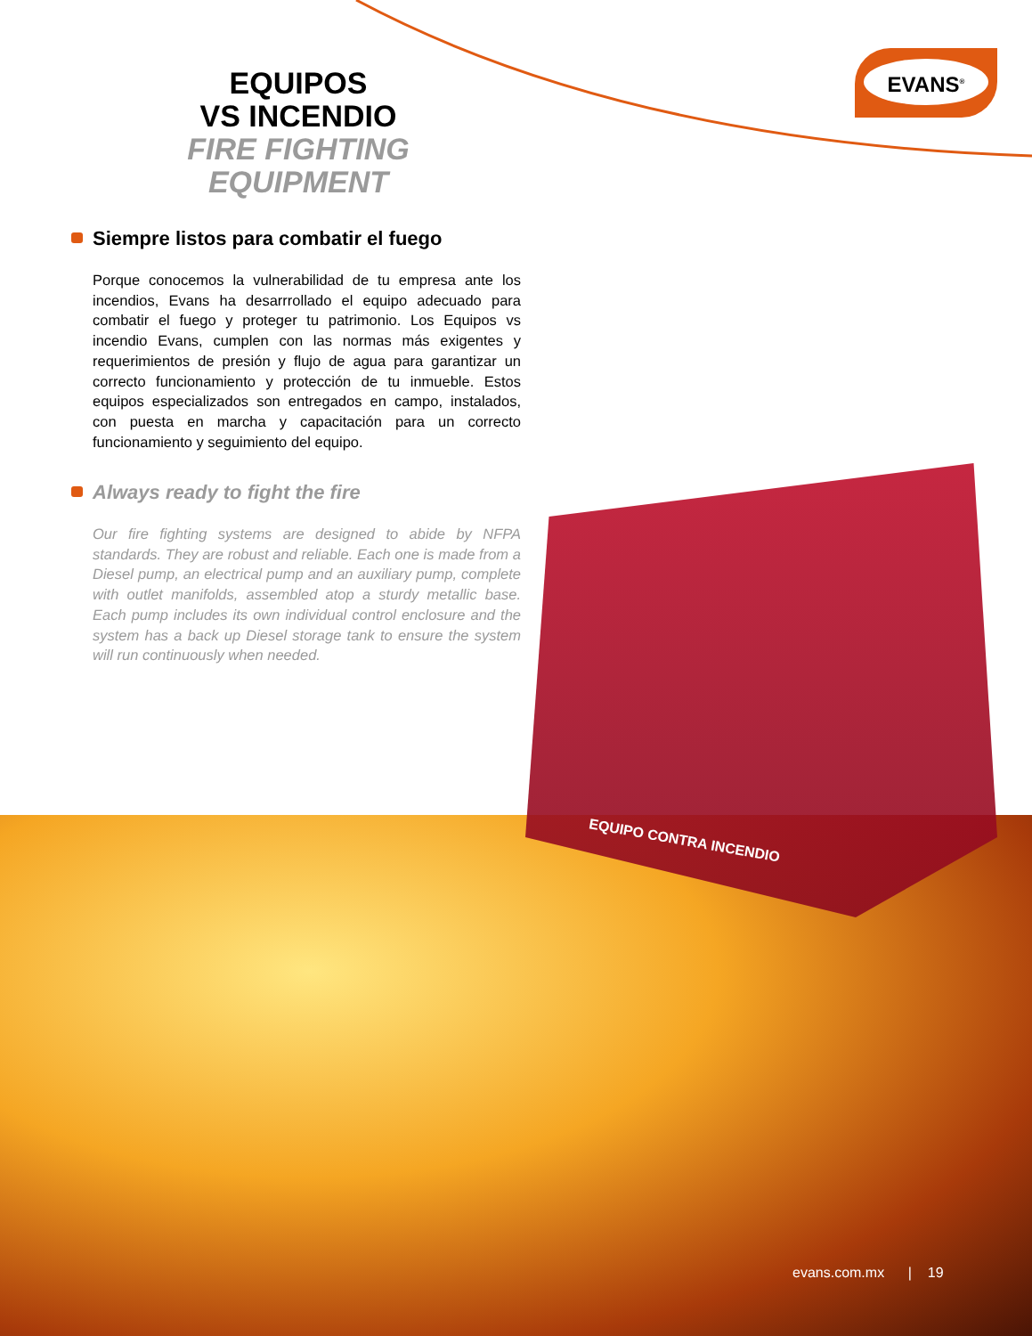EVANS<sup>®</sup>
EQUIPOS
VS INCENDIO
FIRE FIGHTING
EQUIPMENT
Siempre listos para combatir el fuego
Porque conocemos la vulnerabilidad de tu empresa ante los incendios, Evans ha desarrrollado el equipo adecuado para combatir el fuego y proteger tu patrimonio. Los Equipos vs incendio Evans, cumplen con las normas más exigentes y requerimientos de presión y flujo de agua para garantizar un correcto funcionamiento y protección de tu inmueble. Estos equipos especializados son entregados en campo, instalados, con puesta en marcha y capacitación para un correcto funcionamiento y seguimiento del equipo.
Always ready to fight the fire
Our fire fighting systems are designed to abide by NFPA standards. They are robust and reliable. Each one is made from a Diesel pump, an electrical pump and an auxiliary pump, complete with outlet manifolds, assembled atop a sturdy metallic base. Each pump includes its own individual control enclosure and the system has a back up Diesel storage tank to ensure the system will run continuously when needed.
EQUIPO CONTRA INCENDIO
evans.com.mx | 19